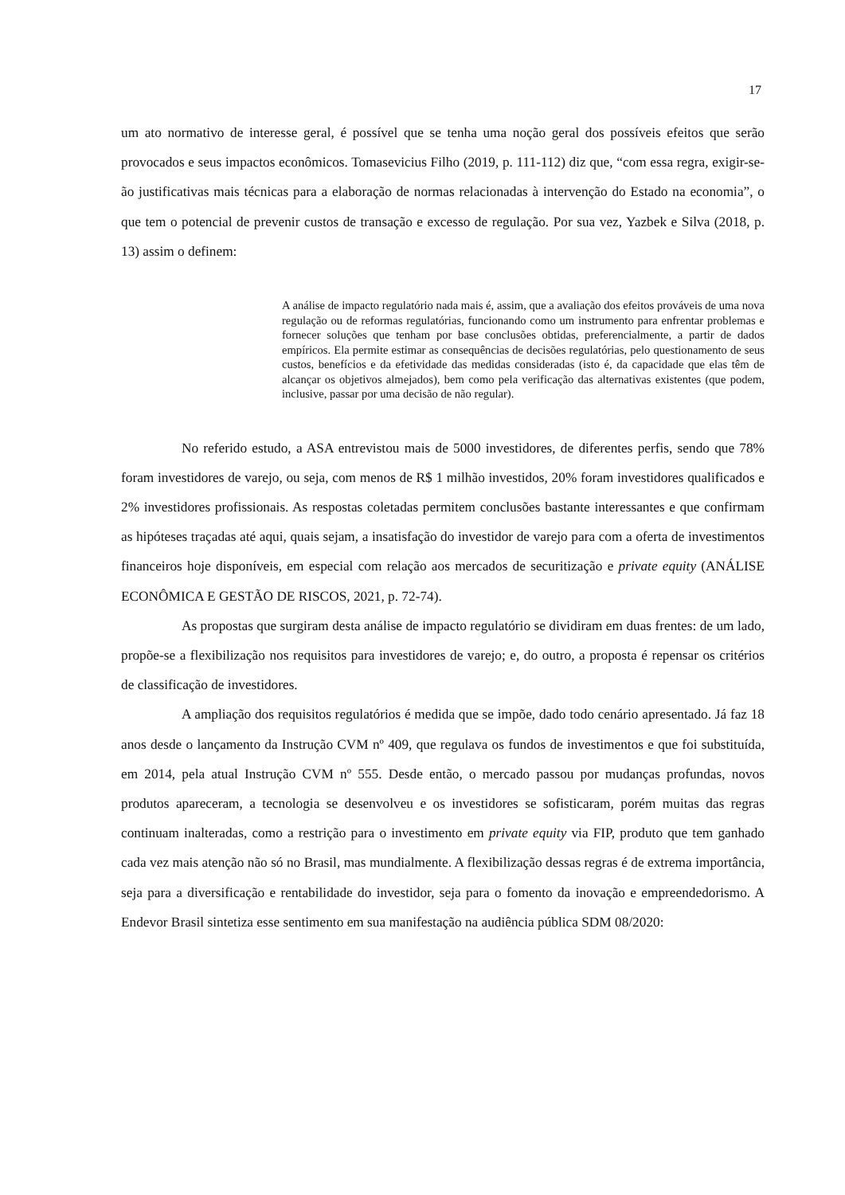17
um ato normativo de interesse geral, é possível que se tenha uma noção geral dos possíveis efeitos que serão provocados e seus impactos econômicos. Tomasevicius Filho (2019, p. 111-112) diz que, “com essa regra, exigir-se-ão justificativas mais técnicas para a elaboração de normas relacionadas à intervenção do Estado na economia”, o que tem o potencial de prevenir custos de transação e excesso de regulação. Por sua vez, Yazbek e Silva (2018, p. 13) assim o definem:
A análise de impacto regulatório nada mais é, assim, que a avaliação dos efeitos prováveis de uma nova regulação ou de reformas regulatórias, funcionando como um instrumento para enfrentar problemas e fornecer soluções que tenham por base conclusões obtidas, preferencialmente, a partir de dados empíricos. Ela permite estimar as consequências de decisões regulatórias, pelo questionamento de seus custos, benefícios e da efetividade das medidas consideradas (isto é, da capacidade que elas têm de alcançar os objetivos almejados), bem como pela verificação das alternativas existentes (que podem, inclusive, passar por uma decisão de não regular).
No referido estudo, a ASA entrevistou mais de 5000 investidores, de diferentes perfis, sendo que 78% foram investidores de varejo, ou seja, com menos de R$ 1 milhão investidos, 20% foram investidores qualificados e 2% investidores profissionais. As respostas coletadas permitem conclusões bastante interessantes e que confirmam as hipóteses traçadas até aqui, quais sejam, a insatisfação do investidor de varejo para com a oferta de investimentos financeiros hoje disponíveis, em especial com relação aos mercados de securitização e private equity (ANÁLISE ECONÔMICA E GESTÃO DE RISCOS, 2021, p. 72-74).
As propostas que surgiram desta análise de impacto regulatório se dividiram em duas frentes: de um lado, propõe-se a flexibilização nos requisitos para investidores de varejo; e, do outro, a proposta é repensar os critérios de classificação de investidores.
A ampliação dos requisitos regulatórios é medida que se impõe, dado todo cenário apresentado. Já faz 18 anos desde o lançamento da Instrução CVM nº 409, que regulava os fundos de investimentos e que foi substituída, em 2014, pela atual Instrução CVM nº 555. Desde então, o mercado passou por mudanças profundas, novos produtos apareceram, a tecnologia se desenvolveu e os investidores se sofisticaram, porém muitas das regras continuam inalteradas, como a restrição para o investimento em private equity via FIP, produto que tem ganhado cada vez mais atenção não só no Brasil, mas mundialmente. A flexibilização dessas regras é de extrema importância, seja para a diversificação e rentabilidade do investidor, seja para o fomento da inovação e empreendedorismo. A Endevor Brasil sintetiza esse sentimento em sua manifestação na audiência pública SDM 08/2020: